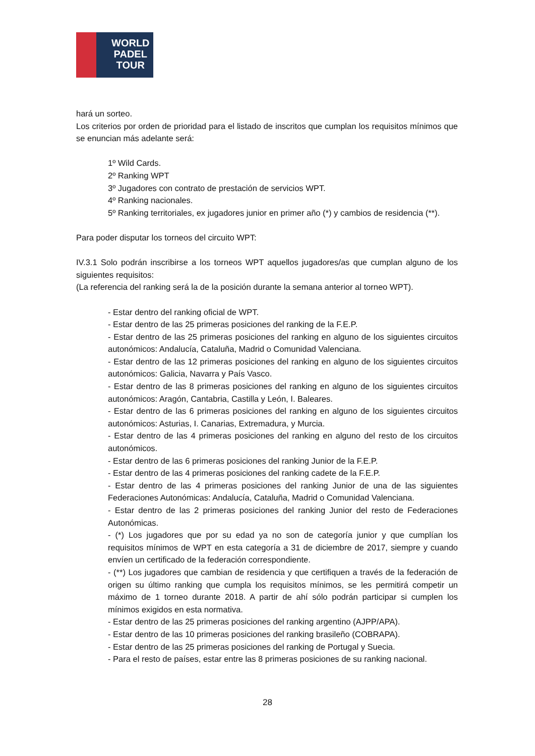WORLD
PADEL
TOUR
hará un sorteo.
Los criterios por orden de prioridad para el listado de inscritos que cumplan los requisitos mínimos que se enuncian más adelante será:
1º Wild Cards.
2º Ranking WPT
3º Jugadores con contrato de prestación de servicios WPT.
4º Ranking nacionales.
5º Ranking territoriales, ex jugadores junior en primer año (*) y cambios de residencia (**).
Para poder disputar los torneos del circuito WPT:
IV.3.1 Solo podrán inscribirse a los torneos WPT aquellos jugadores/as que cumplan alguno de los siguientes requisitos:
(La referencia del ranking será la de la posición durante la semana anterior al torneo WPT).
- Estar dentro del ranking oficial de WPT.
- Estar dentro de las 25 primeras posiciones del ranking de la F.E.P.
- Estar dentro de las 25 primeras posiciones del ranking en alguno de los siguientes circuitos autonómicos: Andalucía, Cataluña, Madrid o Comunidad Valenciana.
- Estar dentro de las 12 primeras posiciones del ranking en alguno de los siguientes circuitos autonómicos: Galicia, Navarra y País Vasco.
- Estar dentro de las 8 primeras posiciones del ranking en alguno de los siguientes circuitos autonómicos: Aragón, Cantabria, Castilla y León, I. Baleares.
- Estar dentro de las 6 primeras posiciones del ranking en alguno de los siguientes circuitos autonómicos: Asturias, I. Canarias, Extremadura, y Murcia.
- Estar dentro de las 4 primeras posiciones del ranking en alguno del resto de los circuitos autonómicos.
- Estar dentro de las 6 primeras posiciones del ranking Junior de la F.E.P.
- Estar dentro de las 4 primeras posiciones del ranking cadete de la F.E.P.
- Estar dentro de las 4 primeras posiciones del ranking Junior de una de las siguientes Federaciones Autonómicas: Andalucía, Cataluña, Madrid o Comunidad Valenciana.
- Estar dentro de las 2 primeras posiciones del ranking Junior del resto de Federaciones Autonómicas.
- (*) Los jugadores que por su edad ya no son de categoría junior y que cumplían los requisitos mínimos de WPT en esta categoría a 31 de diciembre de 2017, siempre y cuando envíen un certificado de la federación correspondiente.
- (**) Los jugadores que cambian de residencia y que certifiquen a través de la federación de origen su último ranking que cumpla los requisitos mínimos, se les permitirá competir un máximo de 1 torneo durante 2018. A partir de ahí sólo podrán participar si cumplen los mínimos exigidos en esta normativa.
- Estar dentro de las 25 primeras posiciones del ranking argentino (AJPP/APA).
- Estar dentro de las 10 primeras posiciones del ranking brasileño (COBRAPA).
- Estar dentro de las 25 primeras posiciones del ranking de Portugal y Suecia.
- Para el resto de países, estar entre las 8 primeras posiciones de su ranking nacional.
28